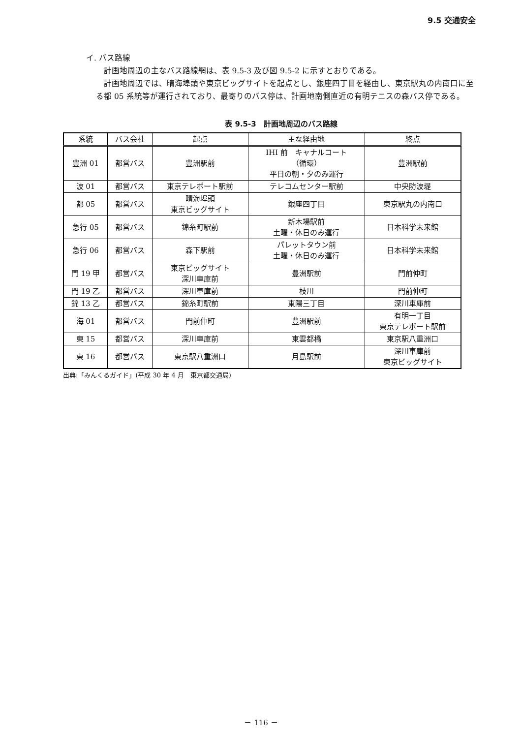9.5 交通安全
イ. バス路線
計画地周辺の主なバス路線網は、表 9.5-3 及び図 9.5-2 に示すとおりである。
計画地周辺では、晴海埠頭や東京ビッグサイトを起点とし、銀座四丁目を経由し、東京駅丸の内南口に至る都 05 系統等が運行されており、最寄りのバス停は、計画地南側直近の有明テニスの森バス停である。
表 9.5-3　計画地周辺のバス路線
| 系統 | バス会社 | 起点 | 主な経由地 | 終点 |
| --- | --- | --- | --- | --- |
| 豊洲 01 | 都営バス | 豊洲駅前 | IHI 前 キャナルコート （循環） 平日の朝・夕のみ運行 | 豊洲駅前 |
| 波 01 | 都営バス | 東京テレポート駅前 | テレコムセンター駅前 | 中央防波堤 |
| 都 05 | 都営バス | 晴海埠頭 東京ビッグサイト | 銀座四丁目 | 東京駅丸の内南口 |
| 急行 05 | 都営バス | 錦糸町駅前 | 新木場駅前 土曜・休日のみ運行 | 日本科学未来館 |
| 急行 06 | 都営バス | 森下駅前 | パレットタウン前 土曜・休日のみ運行 | 日本科学未来館 |
| 門 19 甲 | 都営バス | 東京ビッグサイト 深川車庫前 | 豊洲駅前 | 門前仲町 |
| 門 19 乙 | 都営バス | 深川車庫前 | 枝川 | 門前仲町 |
| 錦 13 乙 | 都営バス | 錦糸町駅前 | 東陽三丁目 | 深川車庫前 |
| 海 01 | 都営バス | 門前仲町 | 豊洲駅前 | 有明一丁目 東京テレポート駅前 |
| 東 15 | 都営バス | 深川車庫前 | 東雲都橋 | 東京駅八重洲口 |
| 東 16 | 都営バス | 東京駅八重洲口 | 月島駅前 | 深川車庫前 東京ビッグサイト |
出典:「みんくるガイド」(平成 30 年 4 月　東京都交通局)
－ 116 －